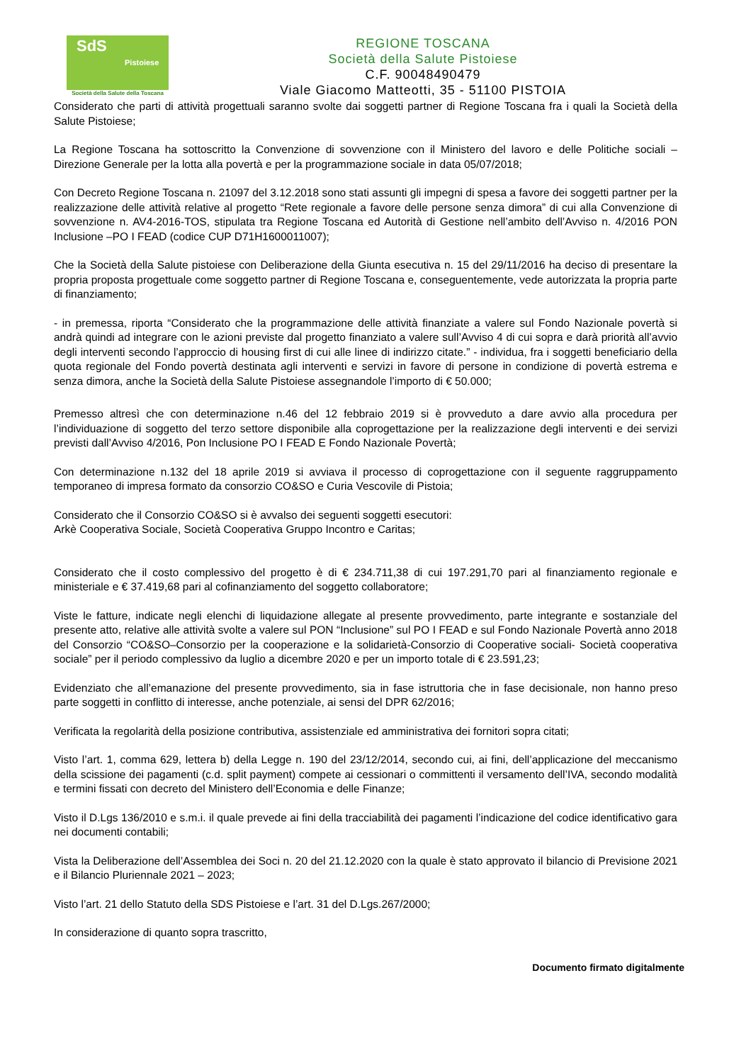SdS
Pistoiese
Società della Salute della Toscana
REGIONE TOSCANA
Società della Salute Pistoiese
C.F. 90048490479
Viale Giacomo Matteotti, 35 - 51100 PISTOIA
Considerato che parti di attività progettuali saranno svolte dai soggetti partner di Regione Toscana fra i quali la Società della Salute Pistoiese;
La Regione Toscana ha sottoscritto la Convenzione di sovvenzione con il Ministero del lavoro e delle Politiche sociali – Direzione Generale per la lotta alla povertà e per la programmazione sociale in data 05/07/2018;
Con Decreto Regione Toscana n. 21097 del 3.12.2018 sono stati assunti gli impegni di spesa a favore dei soggetti partner per la realizzazione delle attività relative al progetto “Rete regionale a favore delle persone senza dimora” di cui alla Convenzione di sovvenzione n. AV4-2016-TOS, stipulata tra Regione Toscana ed Autorità di Gestione nell’ambito dell’Avviso n. 4/2016 PON Inclusione –PO I FEAD (codice CUP D71H1600011007);
Che la Società della Salute pistoiese con Deliberazione della Giunta esecutiva n. 15 del 29/11/2016 ha deciso di presentare la propria proposta progettuale come soggetto partner di Regione Toscana e, conseguentemente, vede autorizzata la propria parte di finanziamento;
- in premessa, riporta “Considerato che la programmazione delle attività finanziate a valere sul Fondo Nazionale povertà si andrà quindi ad integrare con le azioni previste dal progetto finanziato a valere sull’Avviso 4 di cui sopra e darà priorità all’avvio degli interventi secondo l’approccio di housing first di cui alle linee di indirizzo citate.” - individua, fra i soggetti beneficiario della quota regionale del Fondo povertà destinata agli interventi e servizi in favore di persone in condizione di povertà estrema e senza dimora, anche la Società della Salute Pistoiese assegnandole l’importo di € 50.000;
Premesso altresì che con determinazione n.46 del 12 febbraio 2019 si è provveduto a dare avvio alla procedura per l’individuazione di soggetto del terzo settore disponibile alla coprogettazione per la realizzazione degli interventi e dei servizi previsti dall’Avviso 4/2016, Pon Inclusione PO I FEAD E Fondo Nazionale Povertà;
Con determinazione n.132 del 18 aprile 2019 si avviava il processo di coprogettazione con il seguente raggruppamento temporaneo di impresa formato da consorzio CO&SO e Curia Vescovile di Pistoia;
Considerato che il Consorzio CO&SO si è avvalso dei seguenti soggetti esecutori:
Arkè Cooperativa Sociale, Società Cooperativa Gruppo Incontro e Caritas;
Considerato che il costo complessivo del progetto è di € 234.711,38 di cui 197.291,70 pari al finanziamento regionale e ministeriale e € 37.419,68 pari al cofinanziamento del soggetto collaboratore;
Viste le fatture, indicate negli elenchi di liquidazione allegate al presente provvedimento, parte integrante e sostanziale del presente atto, relative alle attività svolte a valere sul PON “Inclusione” sul PO I FEAD e sul Fondo Nazionale Povertà anno 2018 del Consorzio “CO&SO–Consorzio per la cooperazione e la solidarietà-Consorzio di Cooperative sociali- Società cooperativa sociale” per il periodo complessivo da luglio a dicembre 2020 e per un importo totale di € 23.591,23;
Evidenziato che all’emanazione del presente provvedimento, sia in fase istruttoria che in fase decisionale, non hanno preso parte soggetti in conflitto di interesse, anche potenziale, ai sensi del DPR 62/2016;
Verificata la regolarità della posizione contributiva, assistenziale ed amministrativa dei fornitori sopra citati;
Visto l’art. 1, comma 629, lettera b) della Legge n. 190 del 23/12/2014, secondo cui, ai fini, dell’applicazione del meccanismo della scissione dei pagamenti (c.d. split payment) compete ai cessionari o committenti il versamento dell’IVA, secondo modalità e termini fissati con decreto del Ministero dell’Economia e delle Finanze;
Visto il D.Lgs 136/2010 e s.m.i. il quale prevede ai fini della tracciabilità dei pagamenti l’indicazione del codice identificativo gara nei documenti contabili;
Vista la Deliberazione dell’Assemblea dei Soci n. 20 del 21.12.2020 con la quale è stato approvato il bilancio di Previsione 2021 e il Bilancio Pluriennale 2021 – 2023;
Visto l’art. 21 dello Statuto della SDS Pistoiese e l’art. 31 del D.Lgs.267/2000;
In considerazione di quanto sopra trascritto,
Documento firmato digitalmente